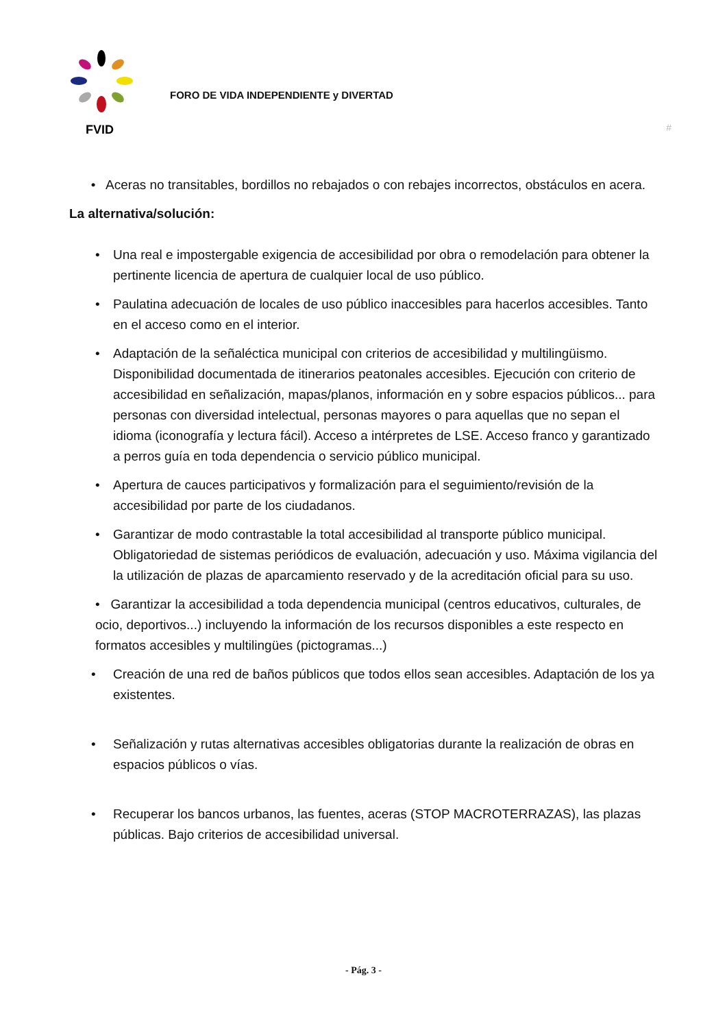FVID
FORO DE VIDA INDEPENDIENTE y DIVERTAD
#
• Aceras no transitables, bordillos no rebajados o con rebajes incorrectos, obstáculos en acera.
La alternativa/solución:
• Una real e impostergable exigencia de accesibilidad por obra o remodelación para obtener la pertinente licencia de apertura de cualquier local de uso público.
• Paulatina adecuación de locales de uso público inaccesibles para hacerlos accesibles. Tanto en el acceso como en el interior.
• Adaptación de la señaléctica municipal con criterios de accesibilidad y multilingüismo. Disponibilidad documentada de itinerarios peatonales accesibles. Ejecución con criterio de accesibilidad en señalización, mapas/planos, información en y sobre espacios públicos... para personas con diversidad intelectual, personas mayores o para aquellas que no sepan el idioma (iconografía y lectura fácil). Acceso a intérpretes de LSE. Acceso franco y garantizado a perros guía en toda dependencia o servicio público municipal.
• Apertura de cauces participativos y formalización para el seguimiento/revisión de la accesibilidad por parte de los ciudadanos.
• Garantizar de modo contrastable la total accesibilidad al transporte público municipal. Obligatoriedad de sistemas periódicos de evaluación, adecuación y uso. Máxima vigilancia del la utilización de plazas de aparcamiento reservado y de la acreditación oficial para su uso.
• Garantizar la accesibilidad a toda dependencia municipal (centros educativos, culturales, de ocio, deportivos...) incluyendo la información de los recursos disponibles a este respecto en formatos accesibles y multilingües (pictogramas...)
• Creación de una red de baños públicos que todos ellos sean accesibles. Adaptación de los ya existentes.
• Señalización y rutas alternativas accesibles obligatorias durante la realización de obras en espacios públicos o vías.
• Recuperar los bancos urbanos, las fuentes, aceras (STOP MACROTERRAZAS), las plazas públicas. Bajo criterios de accesibilidad universal.
- Pág. 3 -